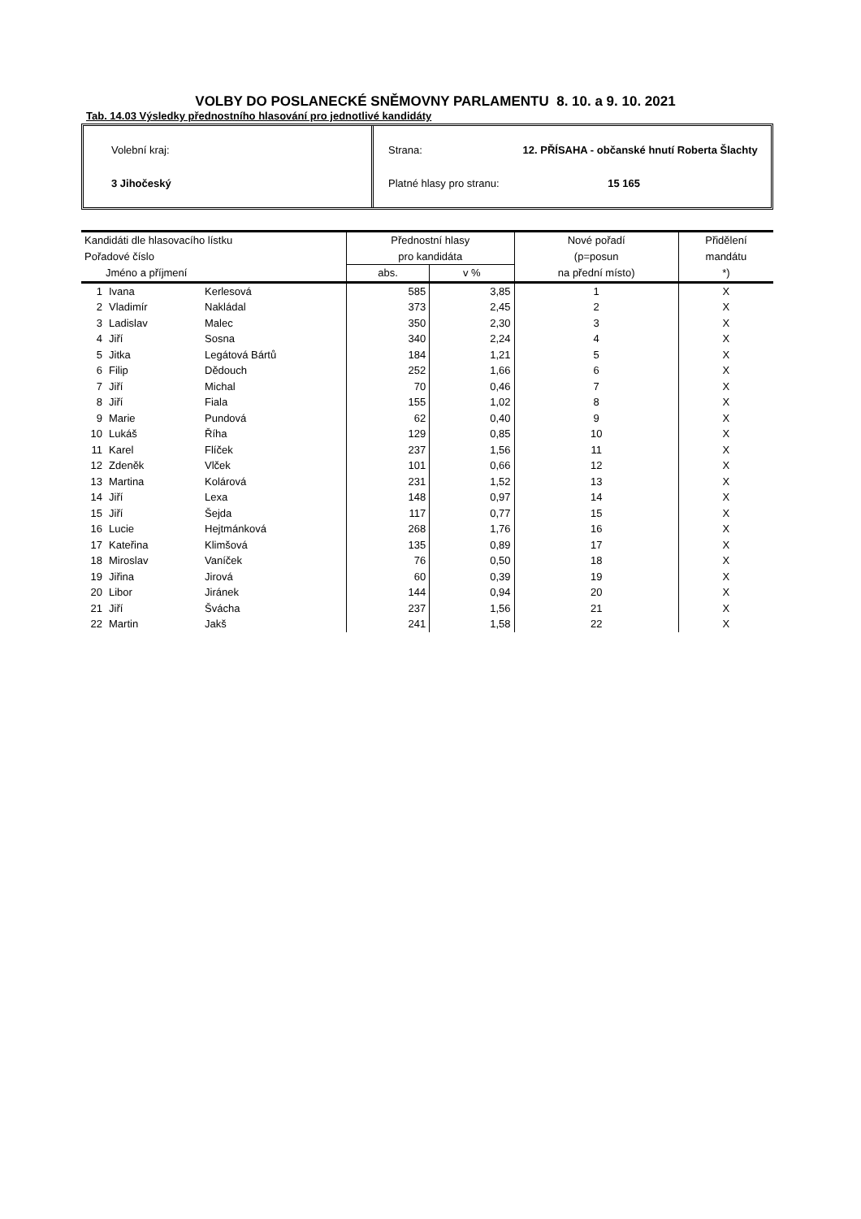VOLBY DO POSLANECKÉ SNĚMOVNY PARLAMENTU 8. 10. a 9. 10. 2021
Tab. 14.03 Výsledky přednostního hlasování pro jednotlivé kandidáty
Volební kraj:
3 Jihočeský
Strana: 12. PŘÍSAHA - občanské hnutí Roberta Šlachty
Platné hlasy pro stranu: 15 165
| Kandidáti dle hlasovacího lístku | | | Přednostní hlasy | | Nové pořadí | Přidělení |
| --- | --- | --- | --- | --- | --- | --- |
| Pořadové číslo | | | pro kandidáta | | (p=posun | mandátu |
| Jméno a příjmení | | | abs. | v % | na přední místo) | *) |
| 1 | Ivana | Kerlesová | 585 | 3,85 | 1 | X |
| 2 | Vladimír | Nakládal | 373 | 2,45 | 2 | X |
| 3 | Ladislav | Malec | 350 | 2,30 | 3 | X |
| 4 | Jiří | Sosna | 340 | 2,24 | 4 | X |
| 5 | Jitka | Legátová Bártů | 184 | 1,21 | 5 | X |
| 6 | Filip | Dědouch | 252 | 1,66 | 6 | X |
| 7 | Jiří | Michal | 70 | 0,46 | 7 | X |
| 8 | Jiří | Fiala | 155 | 1,02 | 8 | X |
| 9 | Marie | Pundová | 62 | 0,40 | 9 | X |
| 10 | Lukáš | Říha | 129 | 0,85 | 10 | X |
| 11 | Karel | Flíček | 237 | 1,56 | 11 | X |
| 12 | Zdeněk | Vlček | 101 | 0,66 | 12 | X |
| 13 | Martina | Kolárová | 231 | 1,52 | 13 | X |
| 14 | Jiří | Lexa | 148 | 0,97 | 14 | X |
| 15 | Jiří | Šejda | 117 | 0,77 | 15 | X |
| 16 | Lucie | Hejtmánková | 268 | 1,76 | 16 | X |
| 17 | Kateřina | Klimšová | 135 | 0,89 | 17 | X |
| 18 | Miroslav | Vaníček | 76 | 0,50 | 18 | X |
| 19 | Jiřina | Jirová | 60 | 0,39 | 19 | X |
| 20 | Libor | Jiránek | 144 | 0,94 | 20 | X |
| 21 | Jiří | Švácha | 237 | 1,56 | 21 | X |
| 22 | Martin | Jakš | 241 | 1,58 | 22 | X |